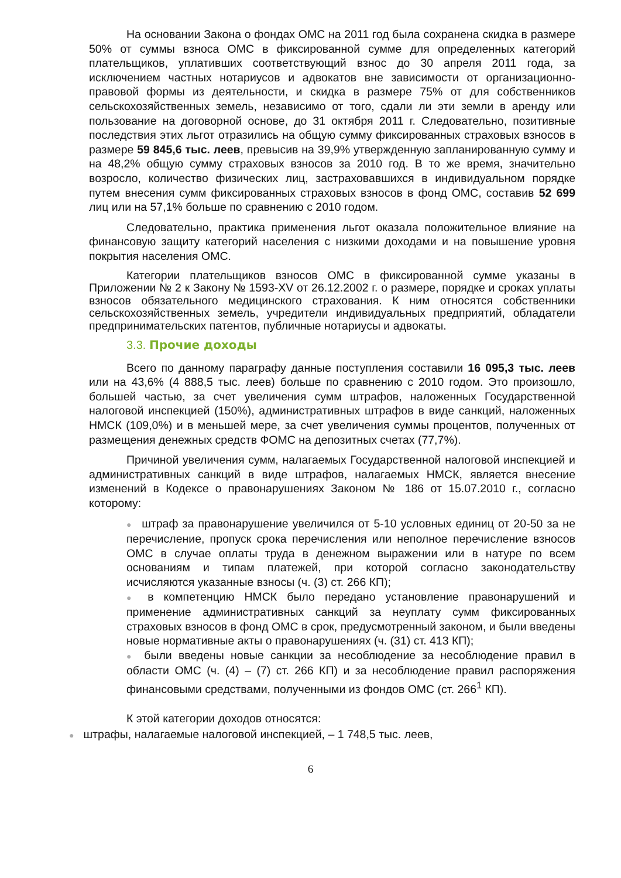На основании Закона о фондах ОМС на 2011 год была сохранена скидка в размере 50% от суммы взноса ОМС в фиксированной сумме для определенных категорий плательщиков, уплативших соответствующий взнос до 30 апреля 2011 года, за исключением частных нотариусов и адвокатов вне зависимости от организационно-правовой формы из деятельности, и скидка в размере 75% от для собственников сельскохозяйственных земель, независимо от того, сдали ли эти земли в аренду или пользование на договорной основе, до 31 октября 2011 г. Следовательно, позитивные последствия этих льгот отразились на общую сумму фиксированных страховых взносов в размере 59 845,6 тыс. леев, превысив на 39,9% утвержденную запланированную сумму и на 48,2% общую сумму страховых взносов за 2010 год. В то же время, значительно возросло, количество физических лиц, застраховавшихся в индивидуальном порядке путем внесения сумм фиксированных страховых взносов в фонд ОМС, составив 52 699 лиц или на 57,1% больше по сравнению с 2010 годом.
Следовательно, практика применения льгот оказала положительное влияние на финансовую защиту категорий населения с низкими доходами и на повышение уровня покрытия населения ОМС.
Категории плательщиков взносов ОМС в фиксированной сумме указаны в Приложении № 2 к Закону № 1593-XV от 26.12.2002 г. о размере, порядке и сроках уплаты взносов обязательного медицинского страхования. К ним относятся собственники сельскохозяйственных земель, учредители индивидуальных предприятий, обладатели предпринимательских патентов, публичные нотариусы и адвокаты.
3.3. Прочие доходы
Всего по данному параграфу данные поступления составили 16 095,3 тыс. леев или на 43,6% (4 888,5 тыс. леев) больше по сравнению с 2010 годом. Это произошло, большей частью, за счет увеличения сумм штрафов, наложенных Государственной налоговой инспекцией (150%), административных штрафов в виде санкций, наложенных НМСК (109,0%) и в меньшей мере, за счет увеличения суммы процентов, полученных от размещения денежных средств ФОМС на депозитных счетах (77,7%).
Причиной увеличения сумм, налагаемых Государственной налоговой инспекцией и административных санкций в виде штрафов, налагаемых НМСК, является внесение изменений в Кодексе о правонарушениях Законом № 186 от 15.07.2010 г., согласно которому:
● штраф за правонарушение увеличился от 5-10 условных единиц от 20-50 за не перечисление, пропуск срока перечисления или неполное перечисление взносов ОМС в случае оплаты труда в денежном выражении или в натуре по всем основаниям и типам платежей, при которой согласно законодательству исчисляются указанные взносы (ч. (3) ст. 266 КП);
● в компетенцию НМСК было передано установление правонарушений и применение административных санкций за неуплату сумм фиксированных страховых взносов в фонд ОМС в срок, предусмотренный законом, и были введены новые нормативные акты о правонарушениях (ч. (31) ст. 413 КП);
● были введены новые санкции за несоблюдение за несоблюдение правил в области ОМС (ч. (4) – (7) ст. 266 КП) и за несоблюдение правил распоряжения финансовыми средствами, полученными из фондов ОМС (ст. 266<sup>1</sup> КП).
К этой категории доходов относятся:
● штрафы, налагаемые налоговой инспекцией, – 1 748,5 тыс. леев,
6